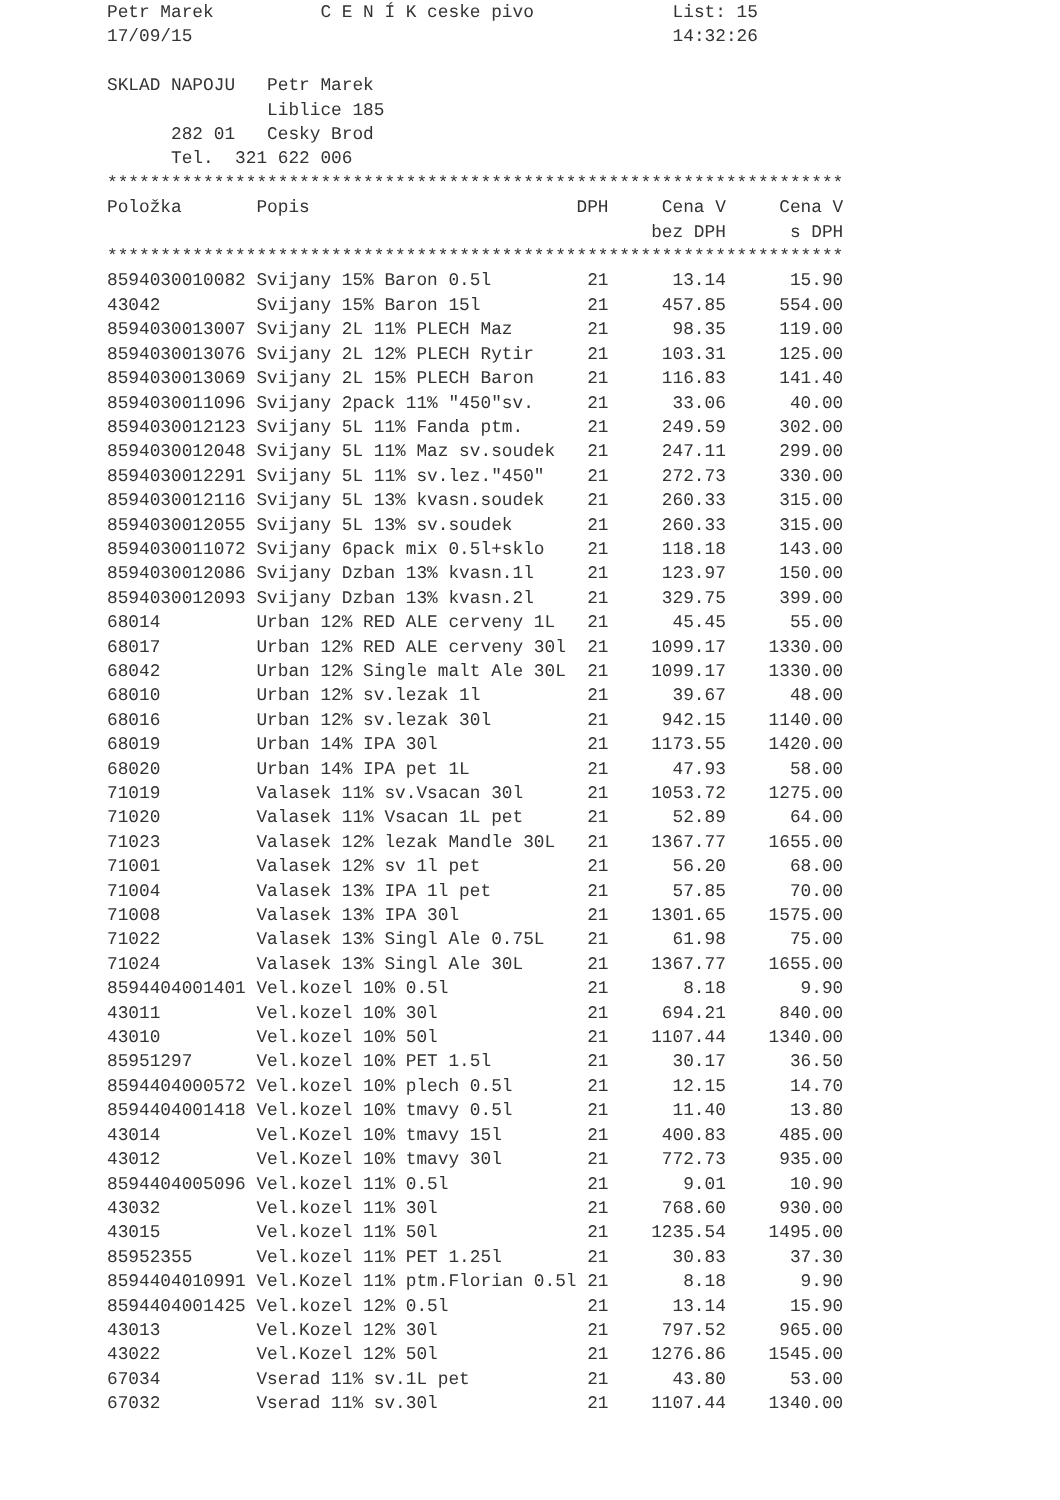Petr Marek          C E N Í K ceske pivo             List: 15
17/09/15                                             14:32:26

SKLAD NAPOJU   Petr Marek
               Liblice 185
      282 01   Cesky Brod
      Tel.  321 622 006
*********************************************************************
| Položka | Popis | DPH | Cena V | Cena V |
| --- | --- | --- | --- | --- |
| | | | bez DPH | s DPH |
*********************************************************************
| 8594030010082 | Svijany 15% Baron 0.5l | 21 | 13.14 | 15.90 |
| 43042 | Svijany 15% Baron 15l | 21 | 457.85 | 554.00 |
| 8594030013007 | Svijany 2L 11% PLECH Maz | 21 | 98.35 | 119.00 |
| 8594030013076 | Svijany 2L 12% PLECH Rytir | 21 | 103.31 | 125.00 |
| 8594030013069 | Svijany 2L 15% PLECH Baron | 21 | 116.83 | 141.40 |
| 8594030011096 | Svijany 2pack 11% "450"sv. | 21 | 33.06 | 40.00 |
| 8594030012123 | Svijany 5L 11% Fanda ptm. | 21 | 249.59 | 302.00 |
| 8594030012048 | Svijany 5L 11% Maz sv.soudek | 21 | 247.11 | 299.00 |
| 8594030012291 | Svijany 5L 11% sv.lez."450" | 21 | 272.73 | 330.00 |
| 8594030012116 | Svijany 5L 13% kvasn.soudek | 21 | 260.33 | 315.00 |
| 8594030012055 | Svijany 5L 13% sv.soudek | 21 | 260.33 | 315.00 |
| 8594030011072 | Svijany 6pack mix 0.5l+sklo | 21 | 118.18 | 143.00 |
| 8594030012086 | Svijany Dzban 13% kvasn.1l | 21 | 123.97 | 150.00 |
| 8594030012093 | Svijany Dzban 13% kvasn.2l | 21 | 329.75 | 399.00 |
| 68014 | Urban 12% RED ALE cerveny 1L | 21 | 45.45 | 55.00 |
| 68017 | Urban 12% RED ALE cerveny 30l | 21 | 1099.17 | 1330.00 |
| 68042 | Urban 12% Single malt Ale 30L | 21 | 1099.17 | 1330.00 |
| 68010 | Urban 12% sv.lezak 1l | 21 | 39.67 | 48.00 |
| 68016 | Urban 12% sv.lezak 30l | 21 | 942.15 | 1140.00 |
| 68019 | Urban 14% IPA 30l | 21 | 1173.55 | 1420.00 |
| 68020 | Urban 14% IPA pet 1L | 21 | 47.93 | 58.00 |
| 71019 | Valasek 11% sv.Vsacan 30l | 21 | 1053.72 | 1275.00 |
| 71020 | Valasek 11% Vsacan 1L pet | 21 | 52.89 | 64.00 |
| 71023 | Valasek 12% lezak Mandle 30L | 21 | 1367.77 | 1655.00 |
| 71001 | Valasek 12% sv 1l pet | 21 | 56.20 | 68.00 |
| 71004 | Valasek 13% IPA 1l pet | 21 | 57.85 | 70.00 |
| 71008 | Valasek 13% IPA 30l | 21 | 1301.65 | 1575.00 |
| 71022 | Valasek 13% Singl Ale 0.75L | 21 | 61.98 | 75.00 |
| 71024 | Valasek 13% Singl Ale 30L | 21 | 1367.77 | 1655.00 |
| 8594404001401 | Vel.kozel 10% 0.5l | 21 | 8.18 | 9.90 |
| 43011 | Vel.kozel 10% 30l | 21 | 694.21 | 840.00 |
| 43010 | Vel.kozel 10% 50l | 21 | 1107.44 | 1340.00 |
| 85951297 | Vel.kozel 10% PET 1.5l | 21 | 30.17 | 36.50 |
| 8594404000572 | Vel.kozel 10% plech 0.5l | 21 | 12.15 | 14.70 |
| 8594404001418 | Vel.kozel 10% tmavy 0.5l | 21 | 11.40 | 13.80 |
| 43014 | Vel.Kozel 10% tmavy 15l | 21 | 400.83 | 485.00 |
| 43012 | Vel.Kozel 10% tmavy 30l | 21 | 772.73 | 935.00 |
| 8594404005096 | Vel.kozel 11% 0.5l | 21 | 9.01 | 10.90 |
| 43032 | Vel.kozel 11% 30l | 21 | 768.60 | 930.00 |
| 43015 | Vel.kozel 11% 50l | 21 | 1235.54 | 1495.00 |
| 85952355 | Vel.kozel 11% PET 1.25l | 21 | 30.83 | 37.30 |
| 8594404010991 | Vel.Kozel 11% ptm.Florian 0.5l | 21 | 8.18 | 9.90 |
| 8594404001425 | Vel.kozel 12% 0.5l | 21 | 13.14 | 15.90 |
| 43013 | Vel.Kozel 12% 30l | 21 | 797.52 | 965.00 |
| 43022 | Vel.Kozel 12% 50l | 21 | 1276.86 | 1545.00 |
| 67034 | Vserad 11% sv.1L pet | 21 | 43.80 | 53.00 |
| 67032 | Vserad 11% sv.30l | 21 | 1107.44 | 1340.00 |